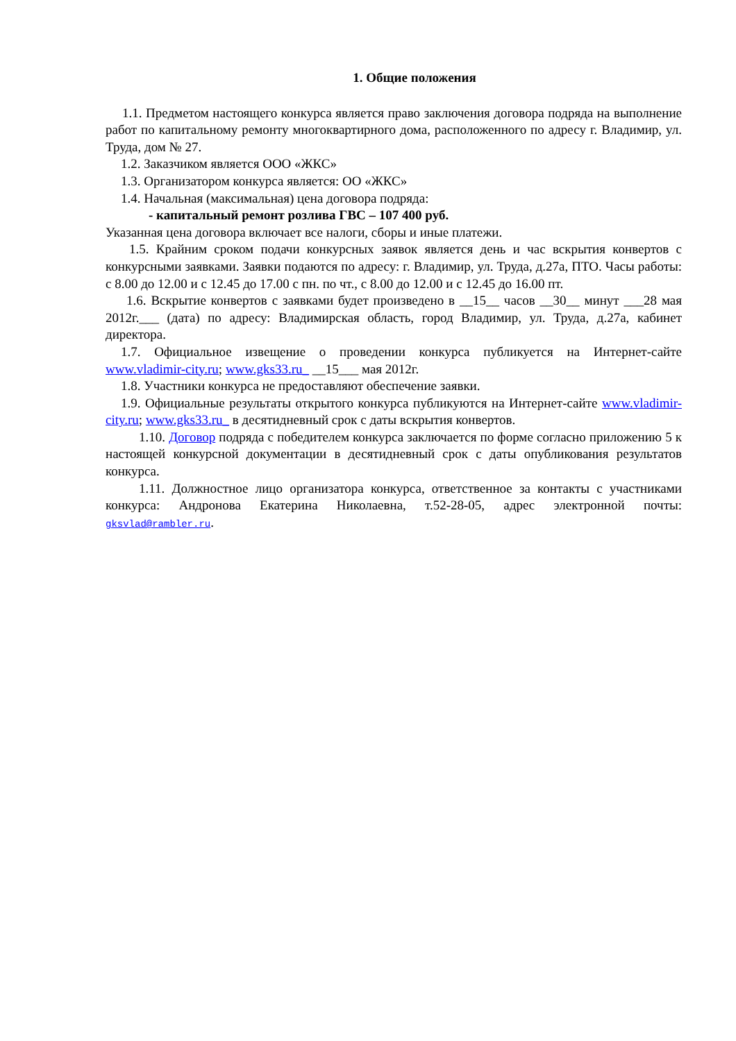1. Общие положения
1.1. Предметом настоящего конкурса является право заключения договора подряда на выполнение работ по капитальному ремонту многоквартирного дома, расположенного по адресу г. Владимир, ул. Труда, дом № 27.
1.2. Заказчиком является ООО «ЖКС»
1.3. Организатором конкурса является: ОО «ЖКС»
1.4. Начальная (максимальная) цена договора подряда:
- капитальный ремонт розлива ГВС – 107 400 руб.
Указанная цена договора включает все налоги, сборы и иные платежи.
1.5. Крайним сроком подачи конкурсных заявок является день и час вскрытия конвертов с конкурсными заявками. Заявки подаются по адресу: г. Владимир, ул. Труда, д.27а, ПТО. Часы работы: с 8.00 до 12.00 и с 12.45 до 17.00 с пн. по чт., с 8.00 до 12.00 и с 12.45 до 16.00 пт.
1.6. Вскрытие конвертов с заявками будет произведено в __15__ часов __30__ минут ___28 мая 2012г.___ (дата) по адресу: Владимирская область, город Владимир, ул. Труда, д.27а, кабинет директора.
1.7. Официальное извещение о проведении конкурса публикуется на Интернет-сайте www.vladimir-city.ru; www.gks33.ru_ __15___ мая 2012г.
1.8. Участники конкурса не предоставляют обеспечение заявки.
1.9. Официальные результаты открытого конкурса публикуются на Интернет-сайте www.vladimir-city.ru; www.gks33.ru_ в десятидневный срок с даты вскрытия конвертов.
1.10. Договор подряда с победителем конкурса заключается по форме согласно приложению 5 к настоящей конкурсной документации в десятидневный срок с даты опубликования результатов конкурса.
1.11. Должностное лицо организатора конкурса, ответственное за контакты с участниками конкурса: Андронова Екатерина Николаевна, т.52-28-05, адрес электронной почты: gksvlad@rambler.ru.